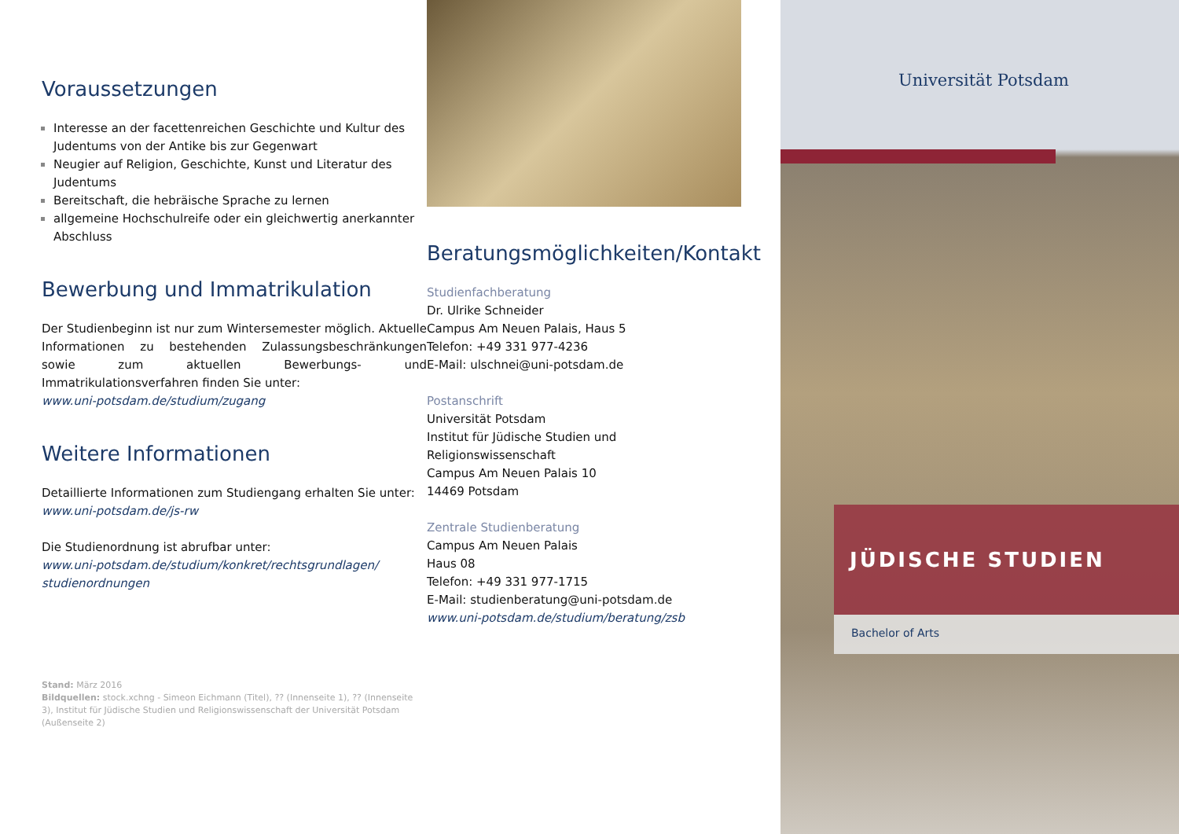Voraussetzungen
Interesse an der facettenreichen Geschichte und Kultur des Judentums von der Antike bis zur Gegenwart
Neugier auf Religion, Geschichte, Kunst und Literatur des Judentums
Bereitschaft, die hebräische Sprache zu lernen
allgemeine Hochschulreife oder ein gleichwertig anerkannter Abschluss
Bewerbung und Immatrikulation
Der Studienbeginn ist nur zum Wintersemester möglich. Aktuelle Informationen zu bestehenden Zulassungsbeschränkungen sowie zum aktuellen Bewerbungs- und Immatrikulationsverfahren finden Sie unter:
www.uni-potsdam.de/studium/zugang
Weitere Informationen
Detaillierte Informationen zum Studiengang erhalten Sie unter: www.uni-potsdam.de/js-rw
Die Studienordnung ist abrufbar unter:
www.uni-potsdam.de/studium/konkret/rechtsgrundlagen/ studienordnungen
Stand: März 2016
Bildquellen: stock.xchng - Simeon Eichmann (Titel), ?? (Innenseite 1), ?? (Innenseite 3), Institut für Jüdische Studien und Religionswissenschaft der Universität Potsdam (Außenseite 2)
Beratungsmöglichkeiten/Kontakt
Studienfachberatung
Dr. Ulrike Schneider
Campus Am Neuen Palais, Haus 5
Telefon: +49 331 977-4236
E-Mail: ulschnei@uni-potsdam.de
Postanschrift
Universität Potsdam
Institut für Jüdische Studien und Religionswissenschaft
Campus Am Neuen Palais 10
14469 Potsdam
Zentrale Studienberatung
Campus Am Neuen Palais
Haus 08
Telefon: +49 331 977-1715
E-Mail: studienberatung@uni-potsdam.de
www.uni-potsdam.de/studium/beratung/zsb
Universität Potsdam
JÜDISCHE STUDIEN
Bachelor of Arts